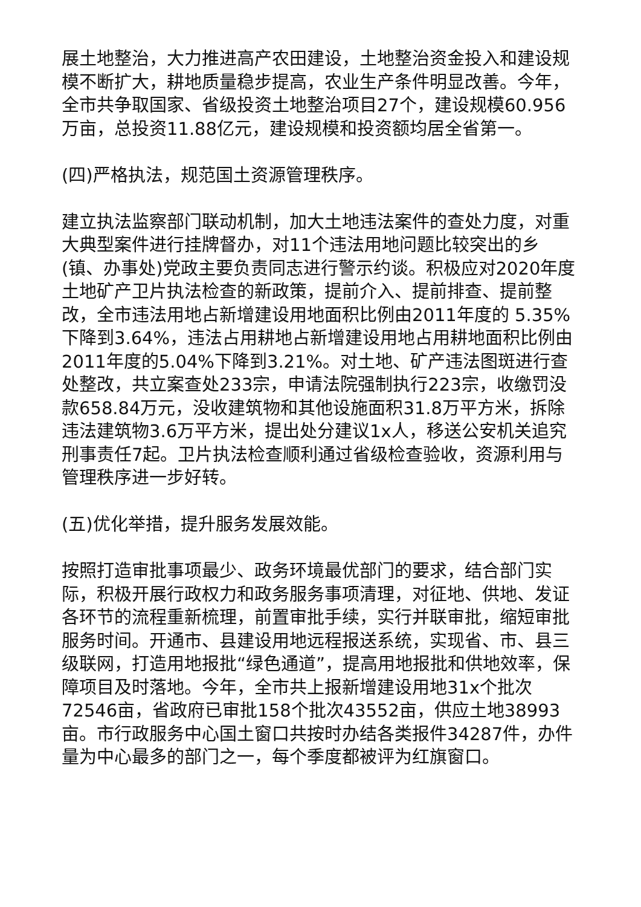展土地整治，大力推进高产农田建设，土地整治资金投入和建设规模不断扩大，耕地质量稳步提高，农业生产条件明显改善。今年，全市共争取国家、省级投资土地整治项目27个，建设规模60.956万亩，总投资11.88亿元，建设规模和投资额均居全省第一。
(四)严格执法，规范国土资源管理秩序。
建立执法监察部门联动机制，加大土地违法案件的查处力度，对重大典型案件进行挂牌督办，对11个违法用地问题比较突出的乡(镇、办事处)党政主要负责同志进行警示约谈。积极应对2020年度土地矿产卫片执法检查的新政策，提前介入、提前排查、提前整改，全市违法用地占新增建设用地面积比例由2011年度的 5.35%下降到3.64%，违法占用耕地占新增建设用地占用耕地面积比例由2011年度的5.04%下降到3.21%。对土地、矿产违法图斑进行查处整改，共立案查处233宗，申请法院强制执行223宗，收缴罚没款658.84万元，没收建筑物和其他设施面积31.8万平方米，拆除违法建筑物3.6万平方米，提出处分建议1x人，移送公安机关追究刑事责任7起。卫片执法检查顺利通过省级检查验收，资源利用与管理秩序进一步好转。
(五)优化举措，提升服务发展效能。
按照打造审批事项最少、政务环境最优部门的要求，结合部门实际，积极开展行政权力和政务服务事项清理，对征地、供地、发证各环节的流程重新梳理，前置审批手续，实行并联审批，缩短审批服务时间。开通市、县建设用地远程报送系统，实现省、市、县三级联网，打造用地报批“绿色通道”，提高用地报批和供地效率，保障项目及时落地。今年，全市共上报新增建设用地31x个批次72546亩，省政府已审批158个批次43552亩，供应土地38993亩。市行政服务中心国土窗口共按时办结各类报件34287件，办件量为中心最多的部门之一，每个季度都被评为红旗窗口。